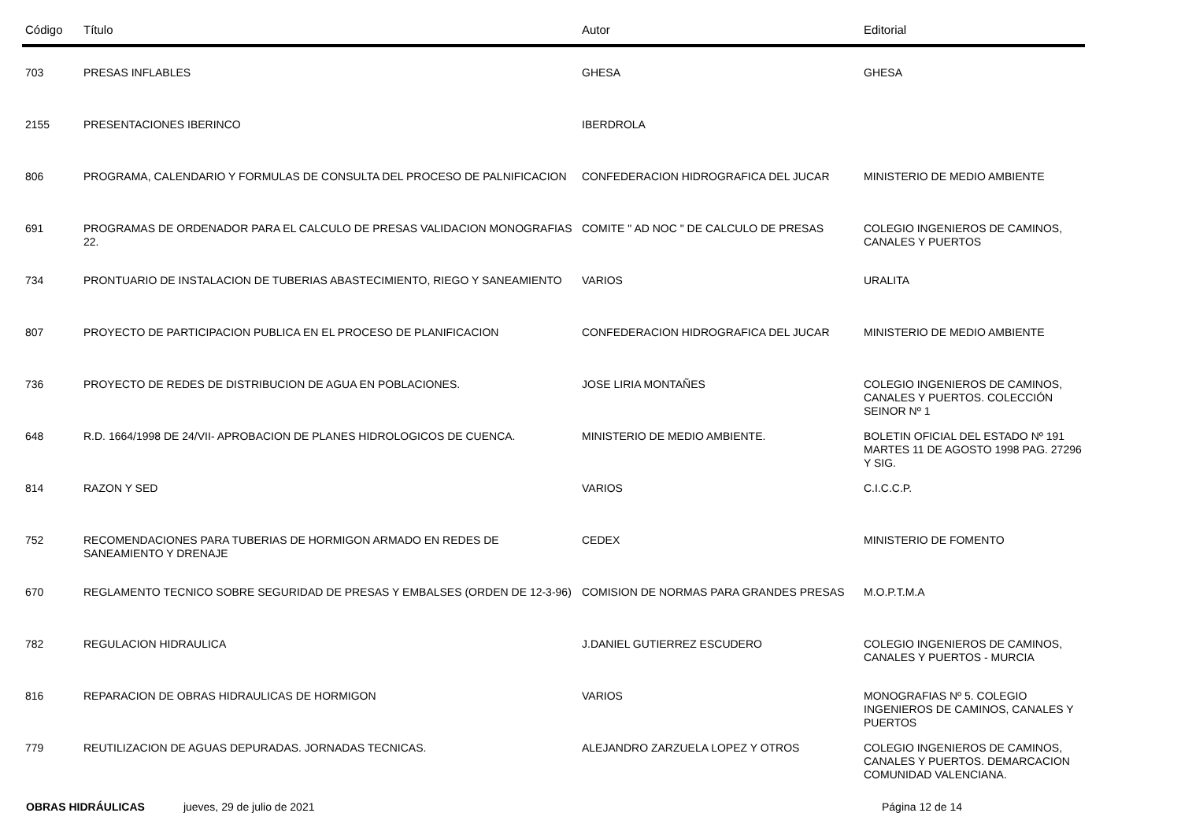| Código | Título | Autor | Editorial |
| --- | --- | --- | --- |
| 703 | PRESAS INFLABLES | GHESA | GHESA |
| 2155 | PRESENTACIONES IBERINCO | IBERDROLA | |
| 806 | PROGRAMA, CALENDARIO Y FORMULAS DE CONSULTA DEL PROCESO DE PALNIFICACION | CONFEDERACION HIDROGRAFICA DEL JUCAR | MINISTERIO DE MEDIO AMBIENTE |
| 691 | PROGRAMAS DE ORDENADOR PARA EL CALCULO DE PRESAS VALIDACION MONOGRAFIAS 22. | COMITE " AD NOC " DE CALCULO DE PRESAS | COLEGIO INGENIEROS DE CAMINOS, CANALES Y PUERTOS |
| 734 | PRONTUARIO DE INSTALACION DE TUBERIAS ABASTECIMIENTO, RIEGO Y SANEAMIENTO | VARIOS | URALITA |
| 807 | PROYECTO DE PARTICIPACION PUBLICA EN EL PROCESO DE PLANIFICACION | CONFEDERACION HIDROGRAFICA DEL JUCAR | MINISTERIO DE MEDIO AMBIENTE |
| 736 | PROYECTO DE REDES DE DISTRIBUCION DE AGUA EN POBLACIONES. | JOSE LIRIA MONTAÑES | COLEGIO INGENIEROS DE CAMINOS, CANALES Y PUERTOS. COLECCIÓN SEINOR Nº 1 |
| 648 | R.D. 1664/1998 DE 24/VII- APROBACION DE PLANES HIDROLOGICOS DE CUENCA. | MINISTERIO DE MEDIO AMBIENTE. | BOLETIN OFICIAL DEL ESTADO Nº 191 MARTES 11 DE AGOSTO 1998 PAG. 27296 Y SIG. |
| 814 | RAZON Y SED | VARIOS | C.I.C.C.P. |
| 752 | RECOMENDACIONES PARA TUBERIAS DE HORMIGON ARMADO EN REDES DE SANEAMIENTO Y DRENAJE | CEDEX | MINISTERIO DE FOMENTO |
| 670 | REGLAMENTO TECNICO SOBRE SEGURIDAD DE PRESAS Y EMBALSES (ORDEN DE 12-3-96) | COMISION DE NORMAS PARA GRANDES PRESAS | M.O.P.T.M.A |
| 782 | REGULACION HIDRAULICA | J.DANIEL GUTIERREZ ESCUDERO | COLEGIO INGENIEROS DE CAMINOS, CANALES Y PUERTOS - MURCIA |
| 816 | REPARACION DE OBRAS HIDRAULICAS DE HORMIGON | VARIOS | MONOGRAFIAS Nº 5. COLEGIO INGENIEROS DE CAMINOS, CANALES Y PUERTOS |
| 779 | REUTILIZACION DE AGUAS DEPURADAS. JORNADAS TECNICAS. | ALEJANDRO ZARZUELA LOPEZ Y OTROS | COLEGIO INGENIEROS DE CAMINOS, CANALES Y PUERTOS. DEMARCACION COMUNIDAD VALENCIANA. |
OBRAS HIDRÁULICAS jueves, 29 de julio de 2021 Página 12 de 14